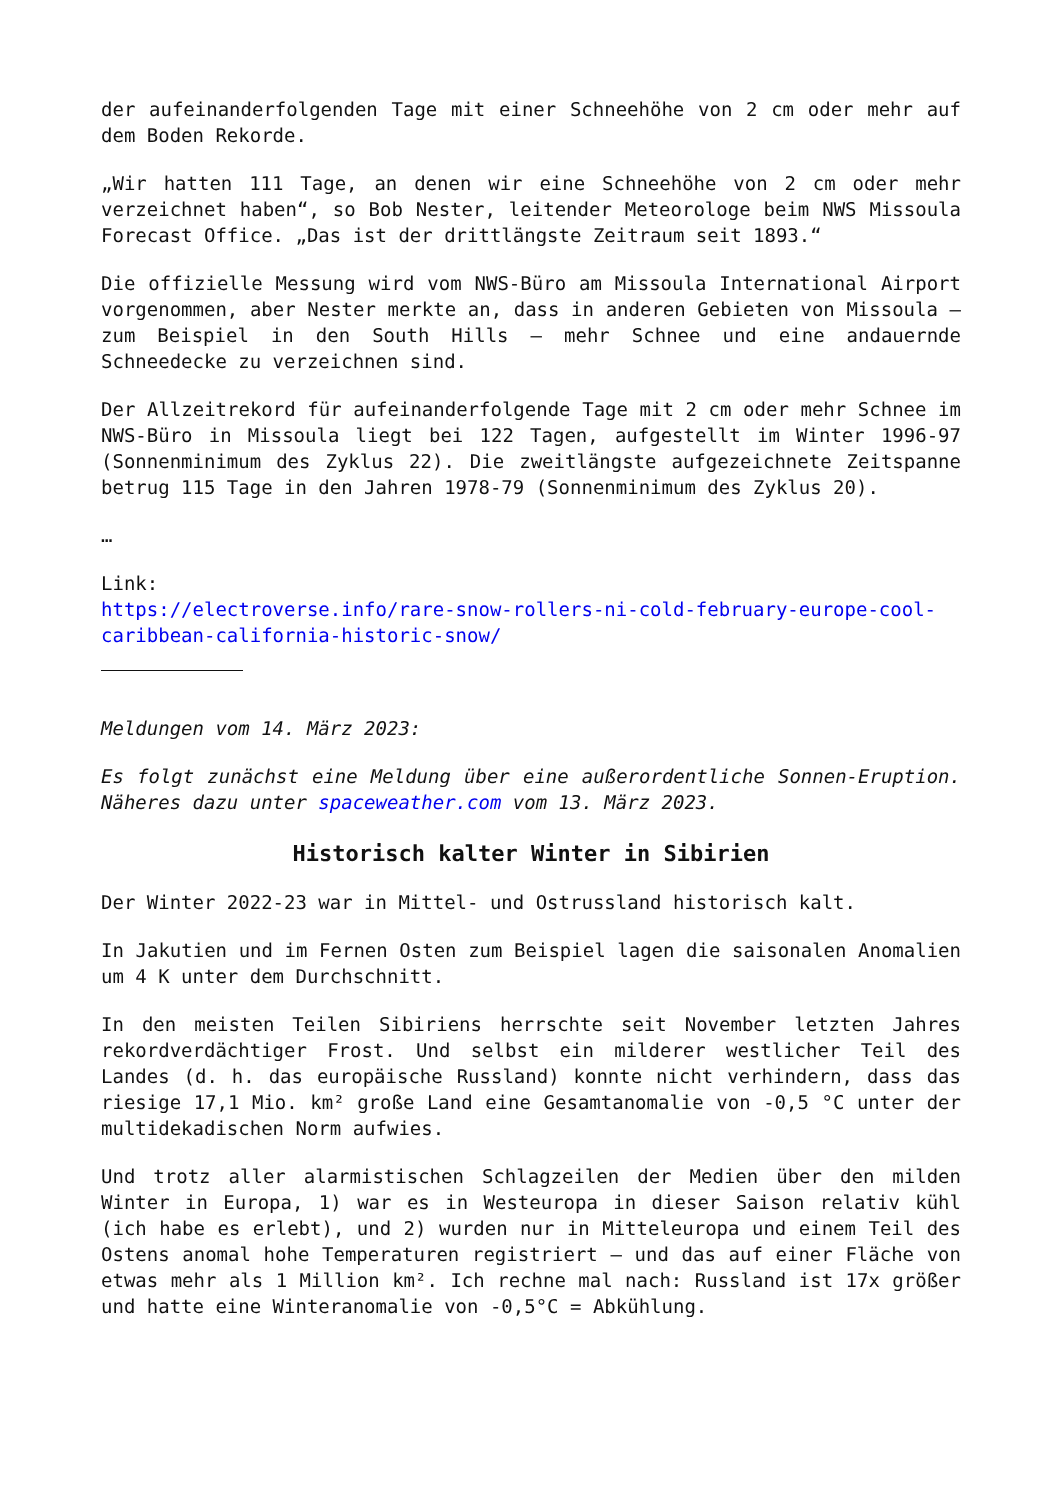der aufeinanderfolgenden Tage mit einer Schneehöhe von 2 cm oder mehr auf dem Boden Rekorde.
„Wir hatten 111 Tage, an denen wir eine Schneehöhe von 2 cm oder mehr verzeichnet haben“, so Bob Nester, leitender Meteorologe beim NWS Missoula Forecast Office. „Das ist der drittlängste Zeitraum seit 1893.“
Die offizielle Messung wird vom NWS-Büro am Missoula International Airport vorgenommen, aber Nester merkte an, dass in anderen Gebieten von Missoula – zum Beispiel in den South Hills – mehr Schnee und eine andauernde Schneedecke zu verzeichnen sind.
Der Allzeitrekord für aufeinanderfolgende Tage mit 2 cm oder mehr Schnee im NWS-Büro in Missoula liegt bei 122 Tagen, aufgestellt im Winter 1996-97 (Sonnenminimum des Zyklus 22). Die zweitlängste aufgezeichnete Zeitspanne betrug 115 Tage in den Jahren 1978-79 (Sonnenminimum des Zyklus 20).
…
Link:
https://electroverse.info/rare-snow-rollers-ni-cold-february-europe-cool-caribbean-california-historic-snow/
Meldungen vom 14. März 2023:
Es folgt zunächst eine Meldung über eine außerordentliche Sonnen-Eruption. Näheres dazu unter spaceweather.com vom 13. März 2023.
Historisch kalter Winter in Sibirien
Der Winter 2022-23 war in Mittel- und Ostrussland historisch kalt.
In Jakutien und im Fernen Osten zum Beispiel lagen die saisonalen Anomalien um 4 K unter dem Durchschnitt.
In den meisten Teilen Sibiriens herrschte seit November letzten Jahres rekordverdächtiger Frost. Und selbst ein milderer westlicher Teil des Landes (d. h. das europäische Russland) konnte nicht verhindern, dass das riesige 17,1 Mio. km² große Land eine Gesamtanomalie von -0,5 °C unter der multidekadischen Norm aufwies.
Und trotz aller alarmistischen Schlagzeilen der Medien über den milden Winter in Europa, 1) war es in Westeuropa in dieser Saison relativ kühl (ich habe es erlebt), und 2) wurden nur in Mitteleuropa und einem Teil des Ostens anomal hohe Temperaturen registriert – und das auf einer Fläche von etwas mehr als 1 Million km². Ich rechne mal nach: Russland ist 17x größer und hatte eine Winteranomalie von -0,5°C = Abkühlung.